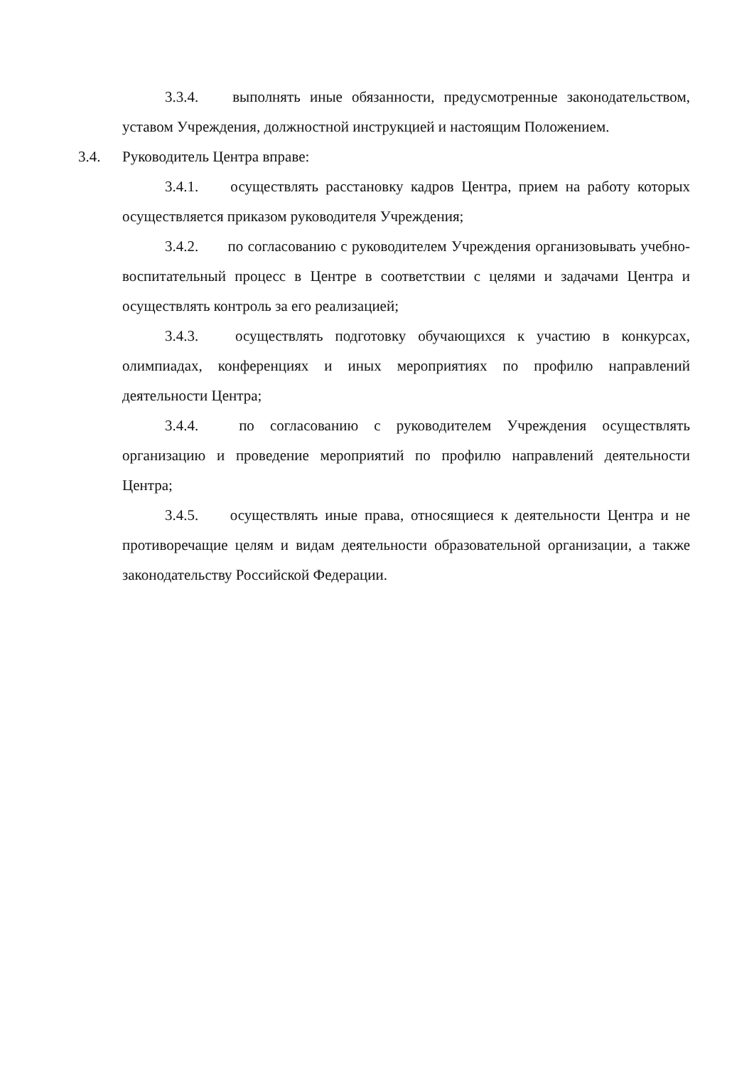3.3.4. выполнять иные обязанности, предусмотренные законодательством, уставом Учреждения, должностной инструкцией и настоящим Положением.
3.4. Руководитель Центра вправе:
3.4.1. осуществлять расстановку кадров Центра, прием на работу которых осуществляется приказом руководителя Учреждения;
3.4.2. по согласованию с руководителем Учреждения организовывать учебно- воспитательный процесс в Центре в соответствии с целями и задачами Центра и осуществлять контроль за его реализацией;
3.4.3. осуществлять подготовку обучающихся к участию в конкурсах, олимпиадах, конференциях и иных мероприятиях по профилю направлений деятельности Центра;
3.4.4. по согласованию с руководителем Учреждения осуществлять организацию и проведение мероприятий по профилю направлений деятельности Центра;
3.4.5. осуществлять иные права, относящиеся к деятельности Центра и не противоречащие целям и видам деятельности образовательной организации, а также законодательству Российской Федерации.